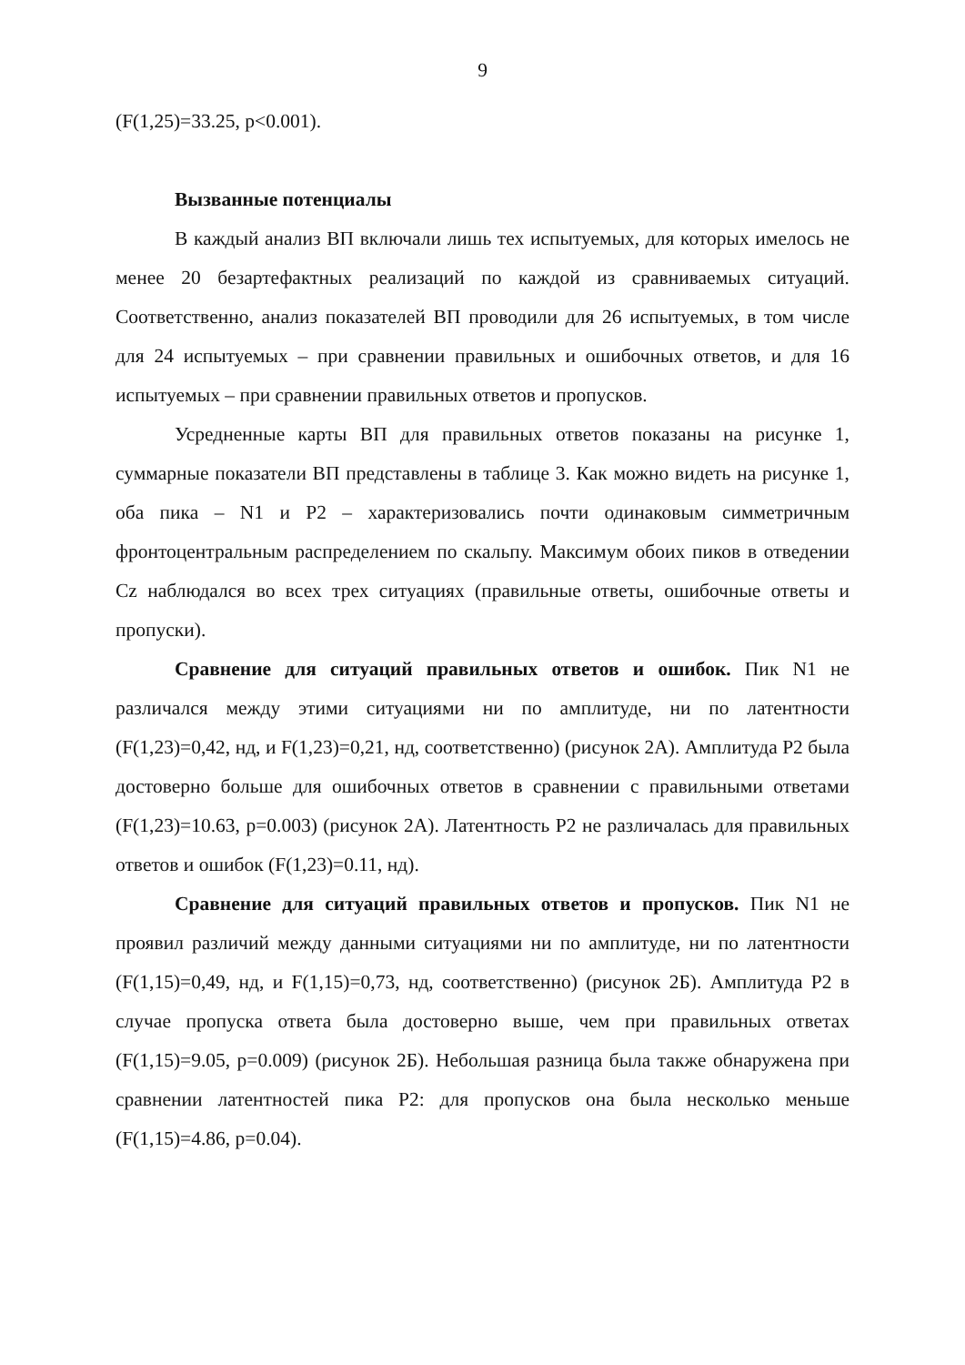9
(F(1,25)=33.25, p<0.001).
Вызванные потенциалы
В каждый анализ ВП включали лишь тех испытуемых, для которых имелось не менее 20 безартефактных реализаций по каждой из сравниваемых ситуаций. Соответственно, анализ показателей ВП проводили для 26 испытуемых, в том числе для 24 испытуемых – при сравнении правильных и ошибочных ответов, и для 16 испытуемых – при сравнении правильных ответов и пропусков.
Усредненные карты ВП для правильных ответов показаны на рисунке 1, суммарные показатели ВП представлены в таблице 3. Как можно видеть на рисунке 1, оба пика – N1 и P2 – характеризовались почти одинаковым симметричным фронтоцентральным распределением по скальпу. Максимум обоих пиков в отведении Cz наблюдался во всех трех ситуациях (правильные ответы, ошибочные ответы и пропуски).
Сравнение для ситуаций правильных ответов и ошибок. Пик N1 не различался между этими ситуациями ни по амплитуде, ни по латентности (F(1,23)=0,42, нд, и F(1,23)=0,21, нд, соответственно) (рисунок 2А). Амплитуда P2 была достоверно больше для ошибочных ответов в сравнении с правильными ответами (F(1,23)=10.63, p=0.003) (рисунок 2А). Латентность P2 не различалась для правильных ответов и ошибок (F(1,23)=0.11, нд).
Сравнение для ситуаций правильных ответов и пропусков. Пик N1 не проявил различий между данными ситуациями ни по амплитуде, ни по латентности (F(1,15)=0,49, нд, и F(1,15)=0,73, нд, соответственно) (рисунок 2Б). Амплитуда P2 в случае пропуска ответа была достоверно выше, чем при правильных ответах (F(1,15)=9.05, p=0.009) (рисунок 2Б). Небольшая разница была также обнаружена при сравнении латентностей пика P2: для пропусков она была несколько меньше (F(1,15)=4.86, p=0.04).